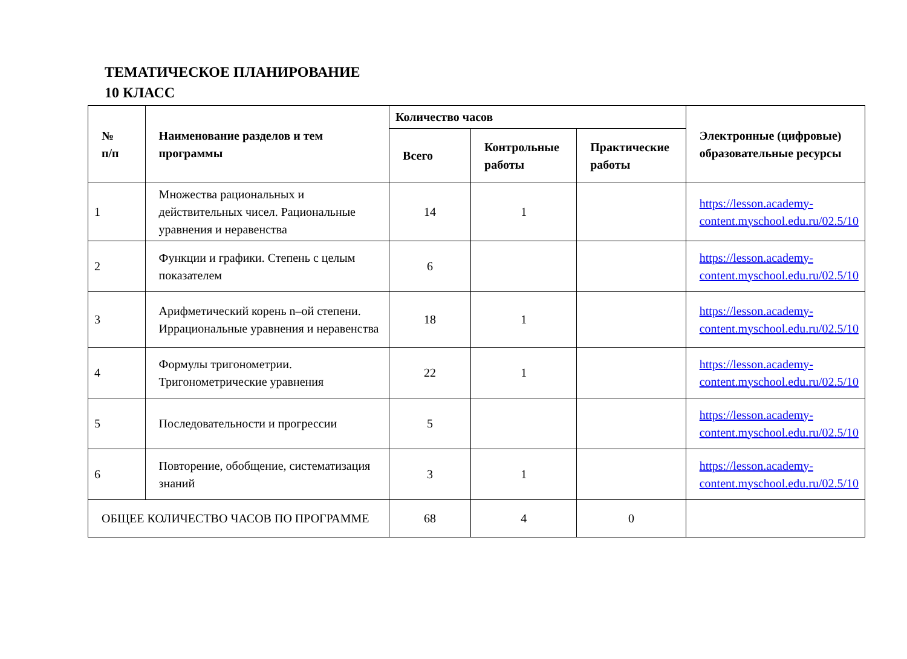ТЕМАТИЧЕСКОЕ ПЛАНИРОВАНИЕ
10 КЛАСС
| № п/п | Наименование разделов и тем программы | Количество часов | | | Электронные (цифровые) образовательные ресурсы |
| --- | --- | --- | --- | --- | --- |
| | | Всего | Контрольные работы | Практические работы | |
| 1 | Множества рациональных и действительных чисел. Рациональные уравнения и неравенства | 14 | 1 | | https://lesson.academy-content.myschool.edu.ru/02.5/10 |
| 2 | Функции и графики. Степень с целым показателем | 6 | | | https://lesson.academy-content.myschool.edu.ru/02.5/10 |
| 3 | Арифметический корень n–ой степени. Иррациональные уравнения и неравенства | 18 | 1 | | https://lesson.academy-content.myschool.edu.ru/02.5/10 |
| 4 | Формулы тригонометрии. Тригонометрические уравнения | 22 | 1 | | https://lesson.academy-content.myschool.edu.ru/02.5/10 |
| 5 | Последовательности и прогрессии | 5 | | | https://lesson.academy-content.myschool.edu.ru/02.5/10 |
| 6 | Повторение, обобщение, систематизация знаний | 3 | 1 | | https://lesson.academy-content.myschool.edu.ru/02.5/10 |
| ОБЩЕЕ КОЛИЧЕСТВО ЧАСОВ ПО ПРОГРАММЕ | | 68 | 4 | 0 | |